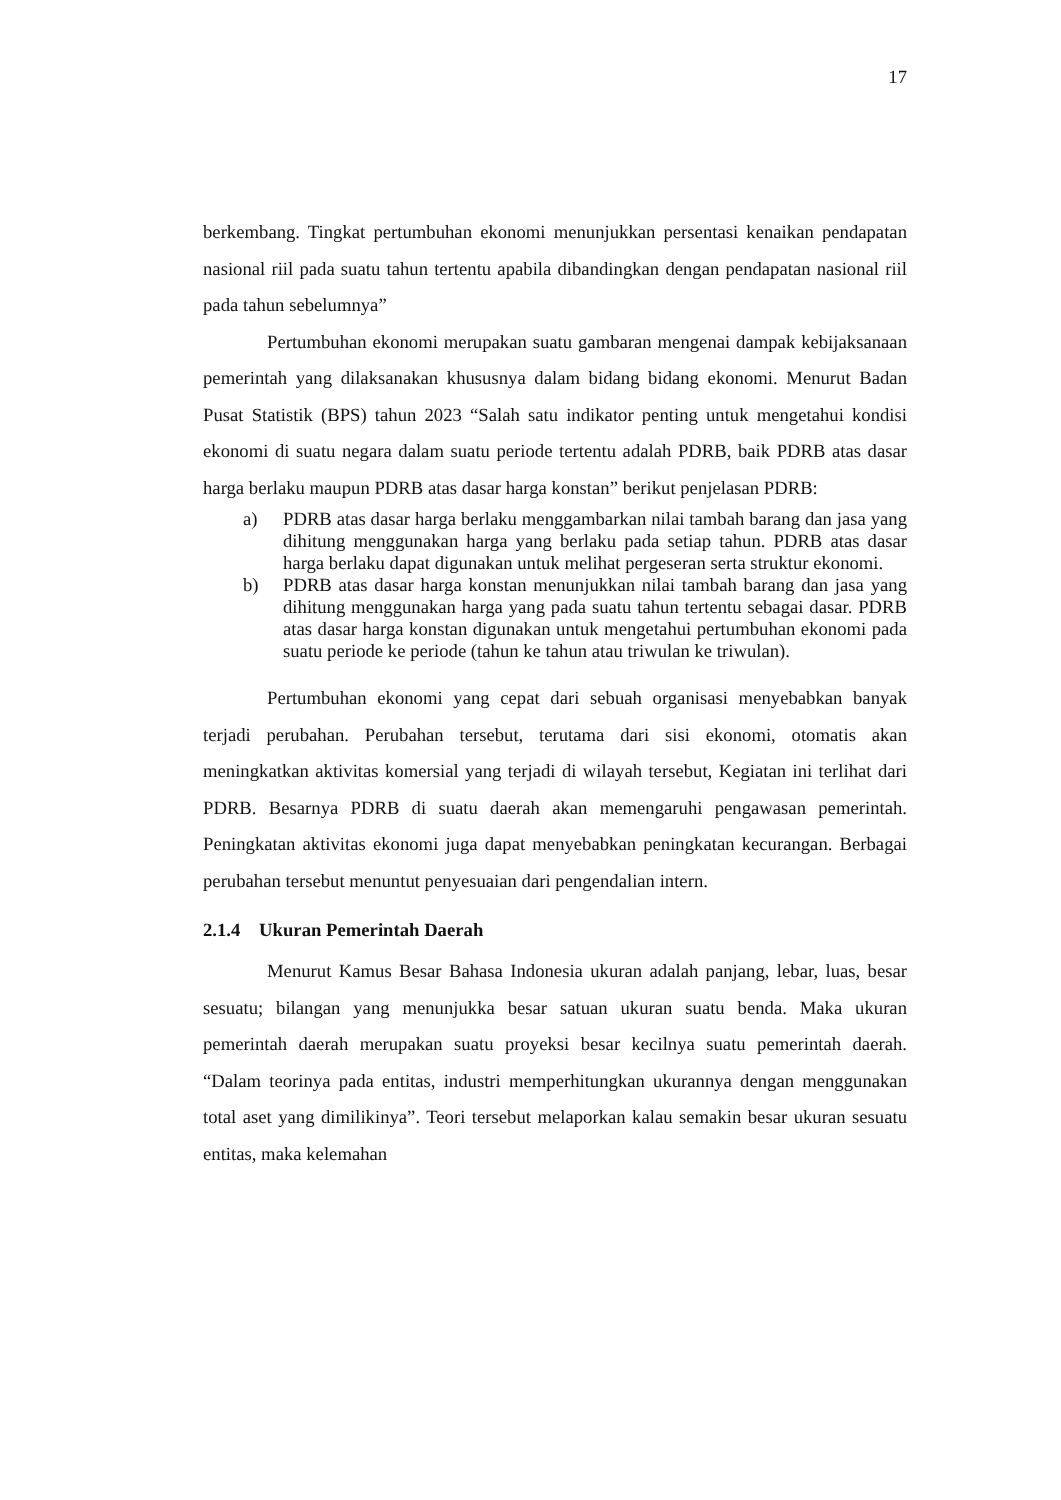17
berkembang. Tingkat pertumbuhan ekonomi menunjukkan persentasi kenaikan pendapatan nasional riil pada suatu tahun tertentu apabila dibandingkan dengan pendapatan nasional riil pada tahun sebelumnya”
Pertumbuhan ekonomi merupakan suatu gambaran mengenai dampak kebijaksanaan pemerintah yang dilaksanakan khususnya dalam bidang bidang ekonomi. Menurut Badan Pusat Statistik (BPS) tahun 2023 “Salah satu indikator penting untuk mengetahui kondisi ekonomi di suatu negara dalam suatu periode tertentu adalah PDRB, baik PDRB atas dasar harga berlaku maupun PDRB atas dasar harga konstan” berikut penjelasan PDRB:
a) PDRB atas dasar harga berlaku menggambarkan nilai tambah barang dan jasa yang dihitung menggunakan harga yang berlaku pada setiap tahun. PDRB atas dasar harga berlaku dapat digunakan untuk melihat pergeseran serta struktur ekonomi.
b) PDRB atas dasar harga konstan menunjukkan nilai tambah barang dan jasa yang dihitung menggunakan harga yang pada suatu tahun tertentu sebagai dasar. PDRB atas dasar harga konstan digunakan untuk mengetahui pertumbuhan ekonomi pada suatu periode ke periode (tahun ke tahun atau triwulan ke triwulan).
Pertumbuhan ekonomi yang cepat dari sebuah organisasi menyebabkan banyak terjadi perubahan. Perubahan tersebut, terutama dari sisi ekonomi, otomatis akan meningkatkan aktivitas komersial yang terjadi di wilayah tersebut, Kegiatan ini terlihat dari PDRB. Besarnya PDRB di suatu daerah akan memengaruhi pengawasan pemerintah. Peningkatan aktivitas ekonomi juga dapat menyebabkan peningkatan kecurangan. Berbagai perubahan tersebut menuntut penyesuaian dari pengendalian intern.
2.1.4 Ukuran Pemerintah Daerah
Menurut Kamus Besar Bahasa Indonesia ukuran adalah panjang, lebar, luas, besar sesuatu; bilangan yang menunjukka besar satuan ukuran suatu benda. Maka ukuran pemerintah daerah merupakan suatu proyeksi besar kecilnya suatu pemerintah daerah. “Dalam teorinya pada entitas, industri memperhitungkan ukurannya dengan menggunakan total aset yang dimilikinya”. Teori tersebut melaporkan kalau semakin besar ukuran sesuatu entitas, maka kelemahan